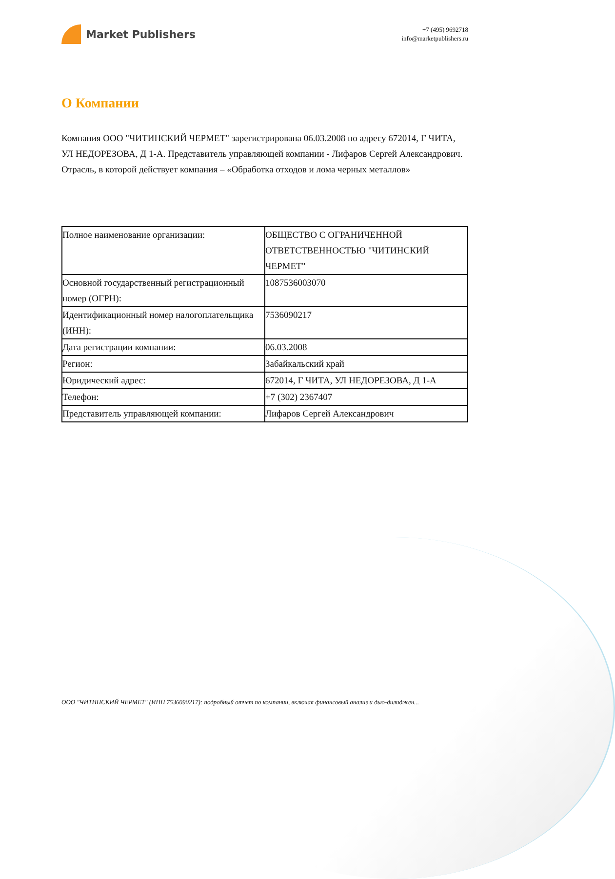Market Publishers
+7 (495) 9692718
info@marketpublishers.ru
О Компании
Компания ООО "ЧИТИНСКИЙ ЧЕРМЕТ" зарегистрирована 06.03.2008 по адресу 672014, Г ЧИТА, УЛ НЕДОРЕЗОВА, Д 1-А. Представитель управляющей компании - Лифаров Сергей Александрович. Отрасль, в которой действует компания – «Обработка отходов и лома черных металлов»
| Полное наименование организации: | ОБЩЕСТВО С ОГРАНИЧЕННОЙ ОТВЕТСТВЕННОСТЬЮ "ЧИТИНСКИЙ ЧЕРМЕТ" |
| Основной государственный регистрационный номер (ОГРН): | 1087536003070 |
| Идентификационный номер налогоплательщика (ИНН): | 7536090217 |
| Дата регистрации компании: | 06.03.2008 |
| Регион: | Забайкальский край |
| Юридический адрес: | 672014, Г ЧИТА, УЛ НЕДОРЕЗОВА, Д 1-А |
| Телефон: | +7 (302) 2367407 |
| Представитель управляющей компании: | Лифаров Сергей Александрович |
ООО "ЧИТИНСКИЙ ЧЕРМЕТ" (ИНН 7536090217): подробный отчет по компании, включая финансовый анализ и дью-дилиджен...